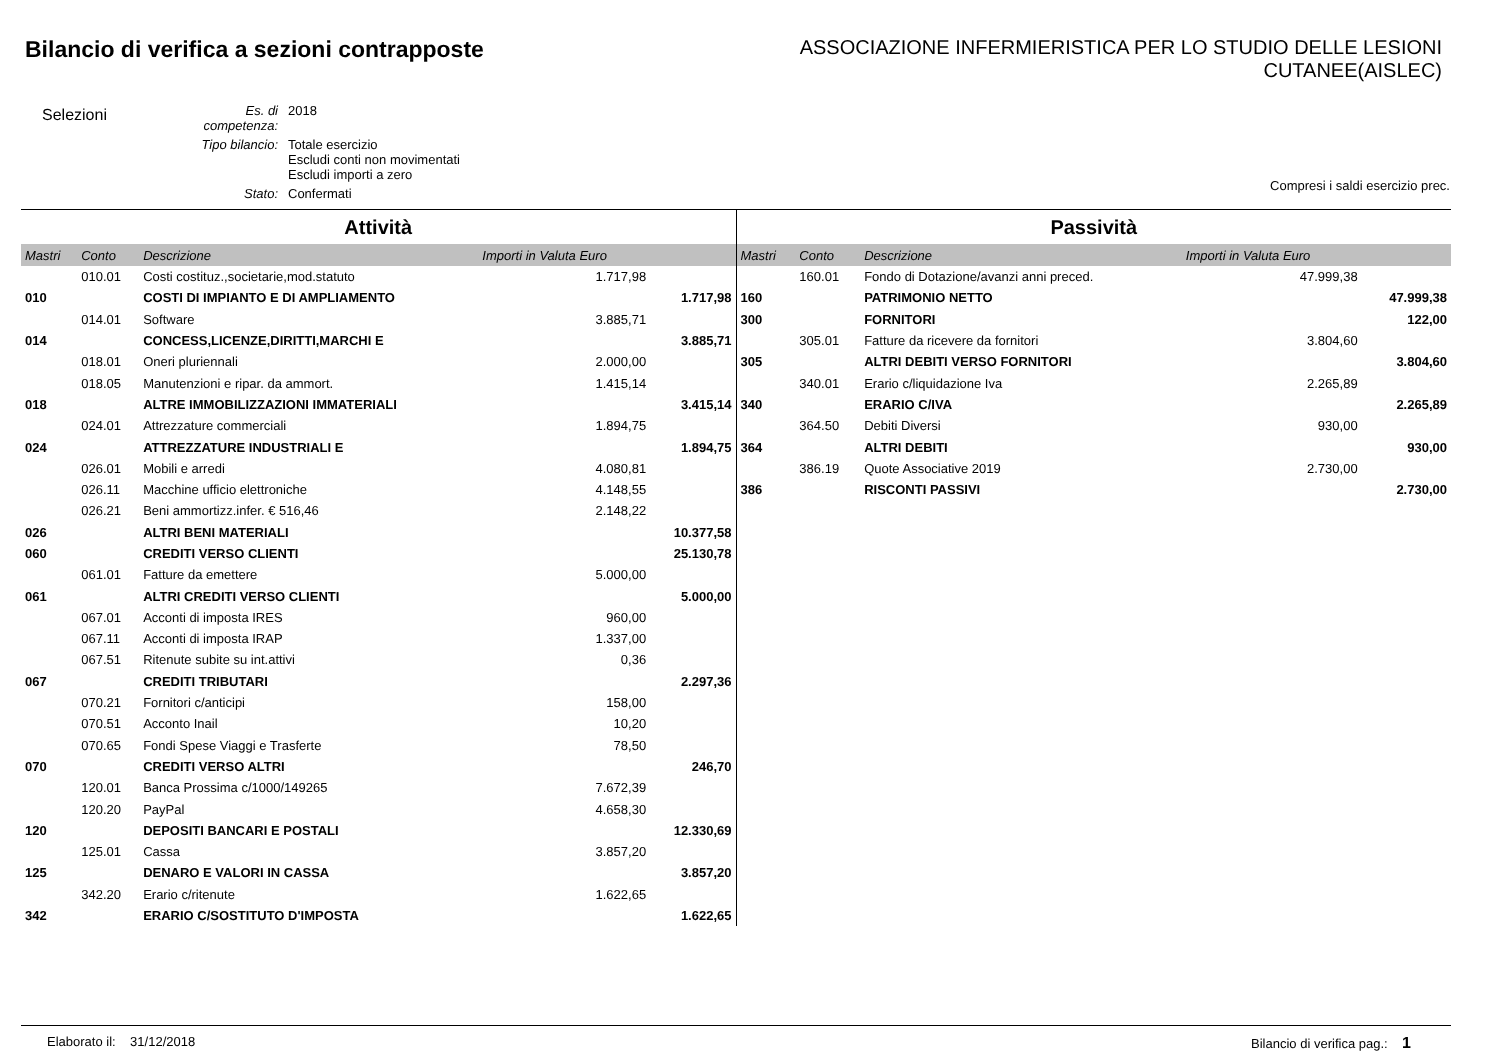Bilancio di verifica a sezioni contrapposte
ASSOCIAZIONE INFERMIERISTICA PER LO STUDIO DELLE LESIONI
CUTANEE(AISLEC)
Selezioni
| Es. di competenza: | 2018 |
| Tipo bilancio: | Totale esercizio Escludi conti non movimentati Escludi importi a zero |
| Stato: | Confermati |
Compresi i saldi esercizio prec.
Attività
| Mastri | Conto | Descrizione | Importi in Valuta Euro | |
| --- | --- | --- | --- | --- |
| | 010.01 | Costi costituz.,societarie,mod.statuto | 1.717,98 | |
| 010 | | COSTI DI IMPIANTO E DI AMPLIAMENTO | | 1.717,98 |
| | 014.01 | Software | 3.885,71 | |
| 014 | | CONCESS,LICENZE,DIRITTI,MARCHI E | | 3.885,71 |
| | 018.01 | Oneri pluriennali | 2.000,00 | |
| | 018.05 | Manutenzioni e ripar. da ammort. | 1.415,14 | |
| 018 | | ALTRE IMMOBILIZZAZIONI IMMATERIALI | | 3.415,14 |
| | 024.01 | Attrezzature commerciali | 1.894,75 | |
| 024 | | ATTREZZATURE INDUSTRIALI E | | 1.894,75 |
| | 026.01 | Mobili e arredi | 4.080,81 | |
| | 026.11 | Macchine ufficio elettroniche | 4.148,55 | |
| | 026.21 | Beni ammortizz.infer. € 516,46 | 2.148,22 | |
| 026 | | ALTRI BENI MATERIALI | | 10.377,58 |
| 060 | | CREDITI VERSO CLIENTI | | 25.130,78 |
| | 061.01 | Fatture da emettere | 5.000,00 | |
| 061 | | ALTRI CREDITI VERSO CLIENTI | | 5.000,00 |
| | 067.01 | Acconti di imposta IRES | 960,00 | |
| | 067.11 | Acconti di imposta IRAP | 1.337,00 | |
| | 067.51 | Ritenute subite su int.attivi | 0,36 | |
| 067 | | CREDITI TRIBUTARI | | 2.297,36 |
| | 070.21 | Fornitori c/anticipi | 158,00 | |
| | 070.51 | Acconto Inail | 10,20 | |
| | 070.65 | Fondi Spese Viaggi e Trasferte | 78,50 | |
| 070 | | CREDITI VERSO ALTRI | | 246,70 |
| | 120.01 | Banca Prossima c/1000/149265 | 7.672,39 | |
| | 120.20 | PayPal | 4.658,30 | |
| 120 | | DEPOSITI BANCARI E POSTALI | | 12.330,69 |
| | 125.01 | Cassa | 3.857,20 | |
| 125 | | DENARO E VALORI IN CASSA | | 3.857,20 |
| | 342.20 | Erario c/ritenute | 1.622,65 | |
| 342 | | ERARIO C/SOSTITUTO D'IMPOSTA | | 1.622,65 |
Passività
| Mastri | Conto | Descrizione | Importi in Valuta Euro | |
| --- | --- | --- | --- | --- |
| | 160.01 | Fondo di Dotazione/avanzi anni preced. | 47.999,38 | |
| 160 | | PATRIMONIO NETTO | | 47.999,38 |
| 300 | | FORNITORI | | 122,00 |
| | 305.01 | Fatture da ricevere da fornitori | 3.804,60 | |
| 305 | | ALTRI DEBITI VERSO FORNITORI | | 3.804,60 |
| | 340.01 | Erario c/liquidazione Iva | 2.265,89 | |
| 340 | | ERARIO C/IVA | | 2.265,89 |
| | 364.50 | Debiti Diversi | 930,00 | |
| 364 | | ALTRI DEBITI | | 930,00 |
| | 386.19 | Quote Associative 2019 | 2.730,00 | |
| 386 | | RISCONTI PASSIVI | | 2.730,00 |
Elaborato il: 31/12/2018 Bilancio di verifica pag.: 1